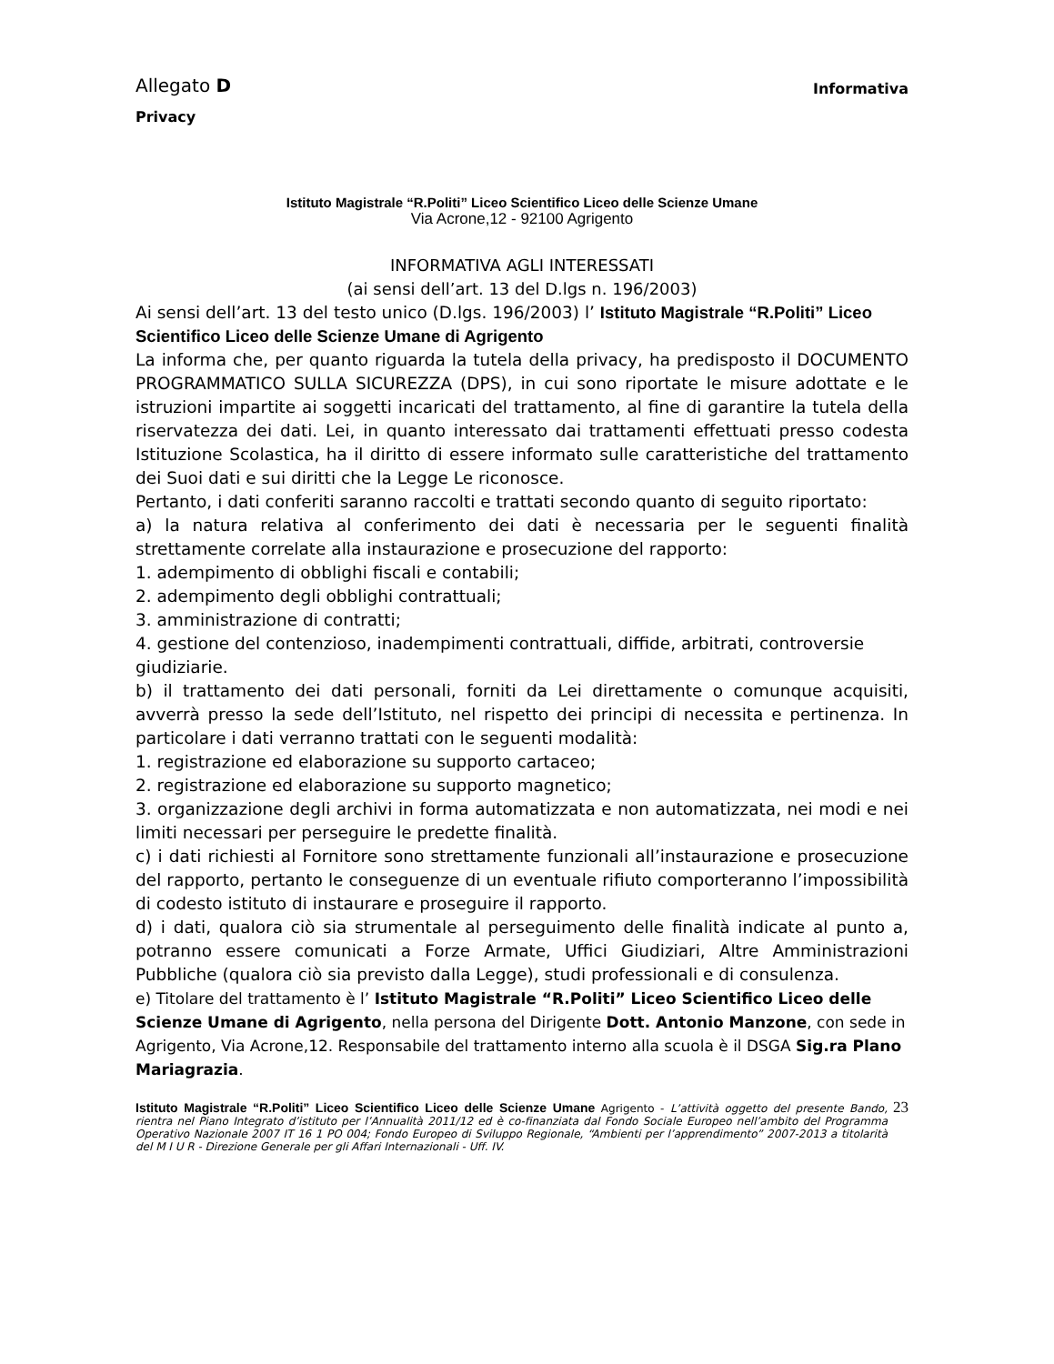Allegato D Informativa
Privacy
Istituto Magistrale “R.Politi” Liceo Scientifico Liceo delle Scienze Umane
Via Acrone,12 - 92100 Agrigento
INFORMATIVA AGLI INTERESSATI
(ai sensi dell’art. 13 del D.lgs n. 196/2003)
Ai sensi dell’art. 13 del testo unico (D.lgs. 196/2003) l’ Istituto Magistrale “R.Politi” Liceo Scientifico Liceo delle Scienze Umane di Agrigento
La informa che, per quanto riguarda la tutela della privacy, ha predisposto il DOCUMENTO PROGRAMMATICO SULLA SICUREZZA (DPS), in cui sono riportate le misure adottate e le istruzioni impartite ai soggetti incaricati del trattamento, al fine di garantire la tutela della riservatezza dei dati. Lei, in quanto interessato dai trattamenti effettuati presso codesta Istituzione Scolastica, ha il diritto di essere informato sulle caratteristiche del trattamento dei Suoi dati e sui diritti che la Legge Le riconosce.
Pertanto, i dati conferiti saranno raccolti e trattati secondo quanto di seguito riportato:
a) la natura relativa al conferimento dei dati è necessaria per le seguenti finalità strettamente correlate alla instaurazione e prosecuzione del rapporto:
1. adempimento di obblighi fiscali e contabili;
2. adempimento degli obblighi contrattuali;
3. amministrazione di contratti;
4. gestione del contenzioso, inadempimenti contrattuali, diffide, arbitrati, controversie
giudiziarie.
b) il trattamento dei dati personali, forniti da Lei direttamente o comunque acquisiti, avverrà presso la sede dell’Istituto, nel rispetto dei principi di necessita e pertinenza. In particolare i dati verranno trattati con le seguenti modalità:
1. registrazione ed elaborazione su supporto cartaceo;
2. registrazione ed elaborazione su supporto magnetico;
3. organizzazione degli archivi in forma automatizzata e non automatizzata, nei modi e nei limiti necessari per perseguire le predette finalità.
c) i dati richiesti al Fornitore sono strettamente funzionali all’instaurazione e prosecuzione del rapporto, pertanto le conseguenze di un eventuale rifiuto comporteranno l’impossibilità di codesto istituto di instaurare e proseguire il rapporto.
d) i dati, qualora ciò sia strumentale al perseguimento delle finalità indicate al punto a, potranno essere comunicati a Forze Armate, Uffici Giudiziari, Altre Amministrazioni Pubbliche (qualora ciò sia previsto dalla Legge), studi professionali e di consulenza.
e) Titolare del trattamento è l’ Istituto Magistrale “R.Politi” Liceo Scientifico Liceo delle Scienze Umane di Agrigento, nella persona del Dirigente Dott. Antonio Manzone, con sede in Agrigento, Via Acrone,12. Responsabile del trattamento interno alla scuola è il DSGA Sig.ra Plano Mariagrazia.
Istituto Magistrale “R.Politi” Liceo Scientifico Liceo delle Scienze Umane Agrigento - L’attività oggetto del presente Bando, rientra nel Piano Integrato d’istituto per l’Annualità 2011/12 ed è co-finanziata dal Fondo Sociale Europeo nell’ambito del Programma Operativo Nazionale 2007 IT 16 1 PO 004; Fondo Europeo di Sviluppo Regionale, “Ambienti per l’apprendimento” 2007-2013 a titolarità del M I U R - Direzione Generale per gli Affari Internazionali - Uff. IV.
23